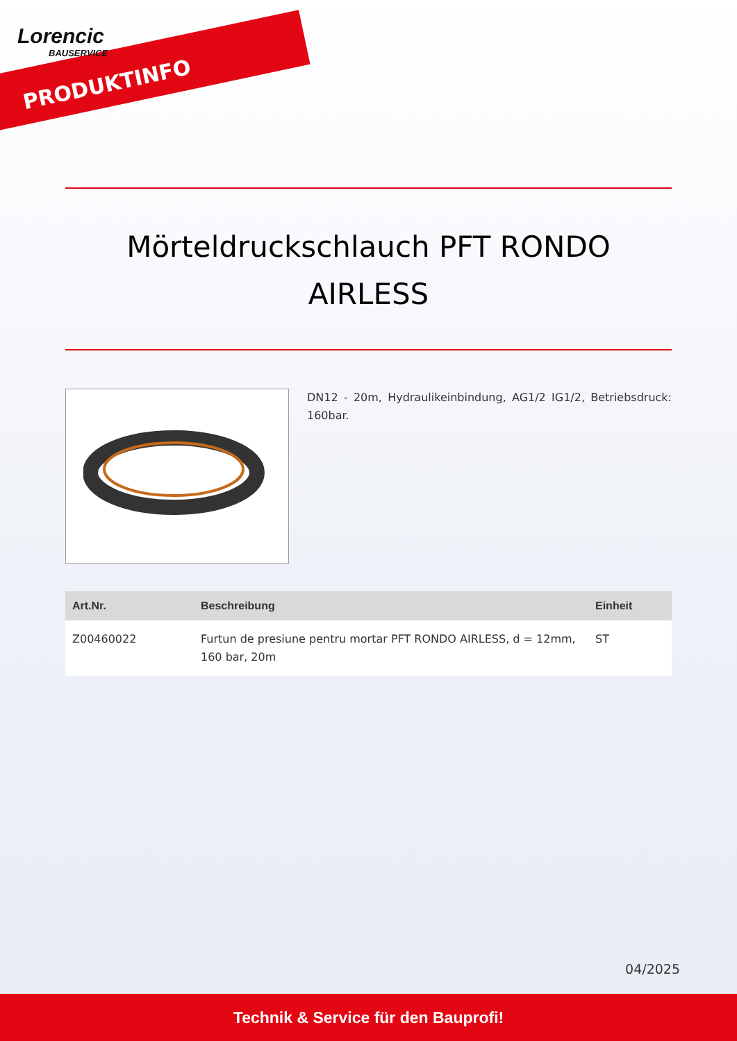Lorencic
BAUSERVICE
PRODUKTINFO
Mörteldruckschlauch PFT RONDO AIRLESS
DN12 - 20m, Hydraulikeinbindung, AG1/2 IG1/2, Betriebsdruck: 160bar.
| Art.Nr. | Beschreibung | Einheit |
| --- | --- | --- |
| Z00460022 | Furtun de presiune pentru mortar PFT RONDO AIRLESS, d = 12mm, 160 bar, 20m | ST |
04/2025
Technik & Service für den Bauprofi!